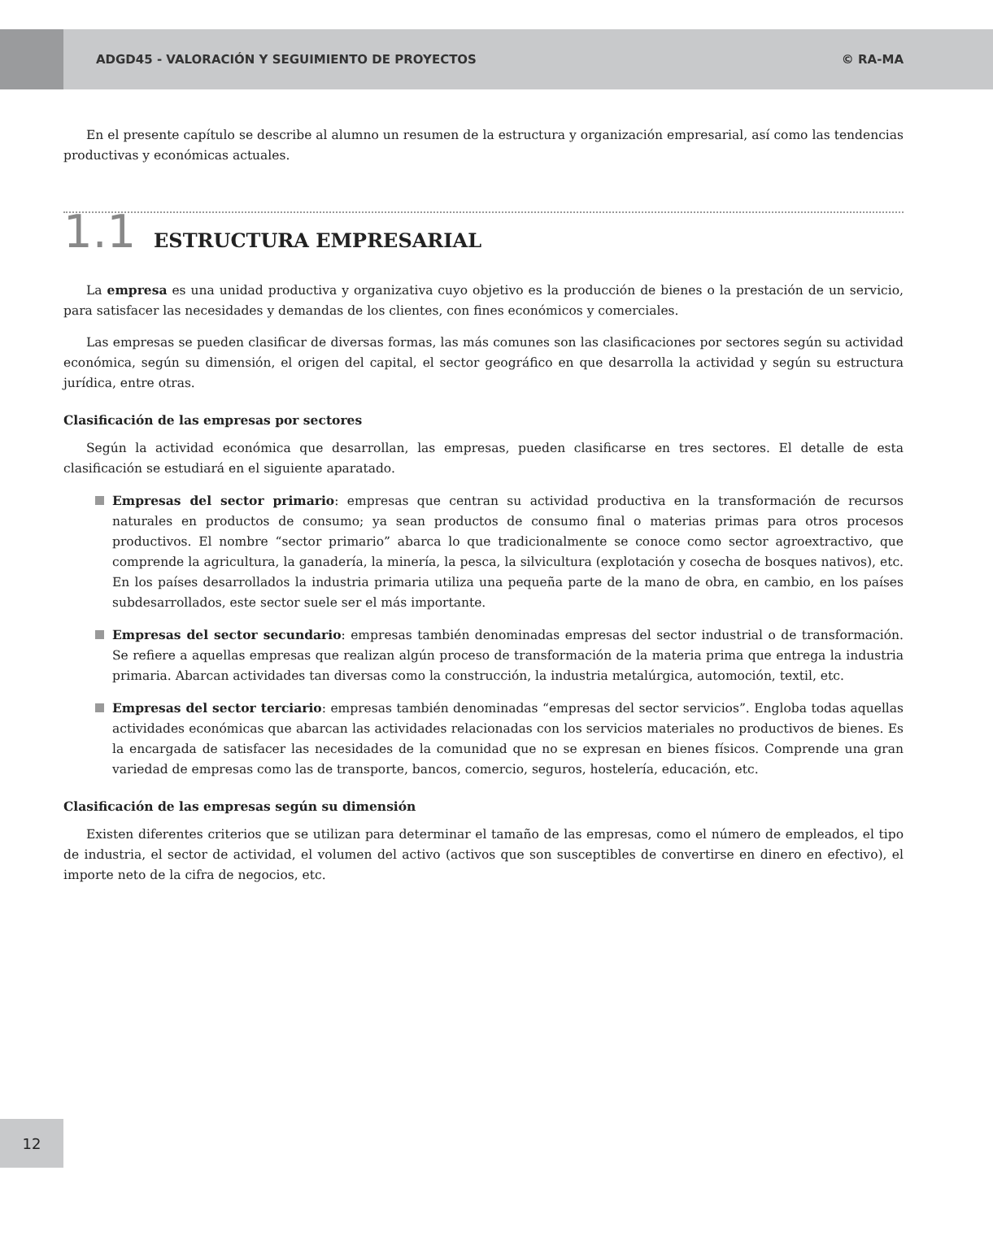ADGD45 - VALORACIÓN Y SEGUIMIENTO DE PROYECTOS © RA-MA
En el presente capítulo se describe al alumno un resumen de la estructura y organización empresarial, así como las tendencias productivas y económicas actuales.
1.1 ESTRUCTURA EMPRESARIAL
La empresa es una unidad productiva y organizativa cuyo objetivo es la producción de bienes o la prestación de un servicio, para satisfacer las necesidades y demandas de los clientes, con fines económicos y comerciales.
Las empresas se pueden clasificar de diversas formas, las más comunes son las clasificaciones por sectores según su actividad económica, según su dimensión, el origen del capital, el sector geográfico en que desarrolla la actividad y según su estructura jurídica, entre otras.
Clasificación de las empresas por sectores
Según la actividad económica que desarrollan, las empresas, pueden clasificarse en tres sectores. El detalle de esta clasificación se estudiará en el siguiente aparatado.
Empresas del sector primario: empresas que centran su actividad productiva en la transformación de recursos naturales en productos de consumo; ya sean productos de consumo final o materias primas para otros procesos productivos. El nombre “sector primario” abarca lo que tradicionalmente se conoce como sector agroextractivo, que comprende la agricultura, la ganadería, la minería, la pesca, la silvicultura (explotación y cosecha de bosques nativos), etc. En los países desarrollados la industria primaria utiliza una pequeña parte de la mano de obra, en cambio, en los países subdesarrollados, este sector suele ser el más importante.
Empresas del sector secundario: empresas también denominadas empresas del sector industrial o de transformación. Se refiere a aquellas empresas que realizan algún proceso de transformación de la materia prima que entrega la industria primaria. Abarcan actividades tan diversas como la construcción, la industria metalúrgica, automoción, textil, etc.
Empresas del sector terciario: empresas también denominadas “empresas del sector servicios”. Engloba todas aquellas actividades económicas que abarcan las actividades relacionadas con los servicios materiales no productivos de bienes. Es la encargada de satisfacer las necesidades de la comunidad que no se expresan en bienes físicos. Comprende una gran variedad de empresas como las de transporte, bancos, comercio, seguros, hostelería, educación, etc.
Clasificación de las empresas según su dimensión
Existen diferentes criterios que se utilizan para determinar el tamaño de las empresas, como el número de empleados, el tipo de industria, el sector de actividad, el volumen del activo (activos que son susceptibles de convertirse en dinero en efectivo), el importe neto de la cifra de negocios, etc.
12